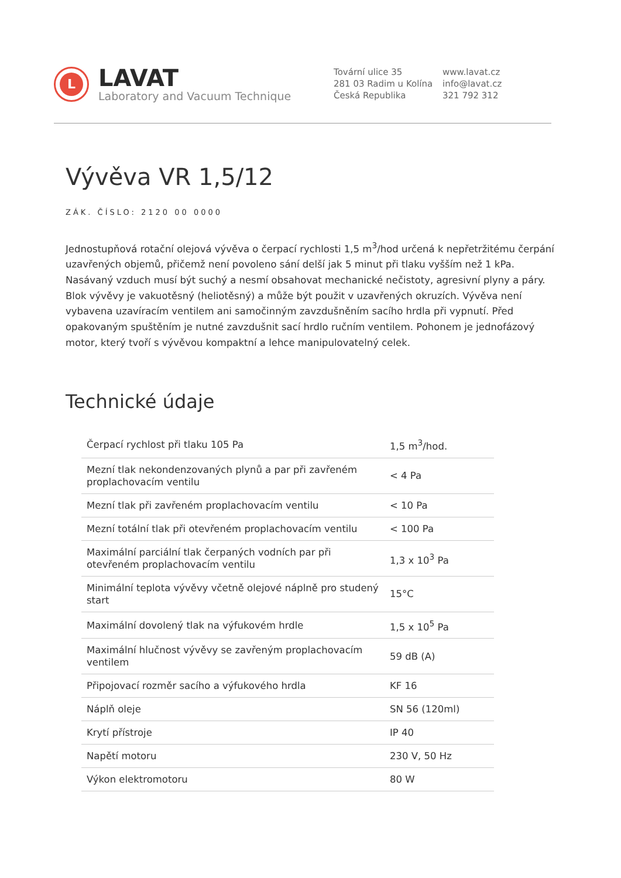L
LAVAT
Laboratory and Vacuum Technique
Tovární ulice 35
281 03 Radim u Kolína
Česká Republika
www.lavat.cz
info@lavat.cz
321 792 312
Vývěva VR 1,5/12
ZÁK. ČÍSLO: 2120 00 0000
Jednostupňová rotační olejová vývěva o čerpací rychlosti 1,5 m<sup>3</sup>/hod určená k nepřetržitému čerpání uzavřených objemů, přičemž není povoleno sání delší jak 5 minut při tlaku vyšším než 1 kPa. Nasávaný vzduch musí být suchý a nesmí obsahovat mechanické nečistoty, agresivní plyny a páry. Blok vývěvy je vakuotěsný (heliotěsný) a může být použit v uzavřených okruzích. Vývěva není vybavena uzavíracím ventilem ani samočinným zavzdušněním sacího hrdla při vypnutí. Před opakovaným spuštěním je nutné zavzdušnit sací hrdlo ručním ventilem. Pohonem je jednofázový motor, který tvoří s vývěvou kompaktní a lehce manipulovatelný celek.
Technické údaje
| Čerpací rychlost při tlaku 105 Pa | 1,5 m<sup>3</sup>/hod. |
| Mezní tlak nekondenzovaných plynů a par při zavřeném proplachovacím ventilu | < 4 Pa |
| Mezní tlak při zavřeném proplachovacím ventilu | < 10 Pa |
| Mezní totální tlak při otevřeném proplachovacím ventilu | < 100 Pa |
| Maximální parciální tlak čerpaných vodních par při otevřeném proplachovacím ventilu | 1,3 x 10<sup>3</sup> Pa |
| Minimální teplota vývěvy včetně olejové náplně pro studený start | 15°C |
| Maximální dovolený tlak na výfukovém hrdle | 1,5 x 10<sup>5</sup> Pa |
| Maximální hlučnost vývěvy se zavřeným proplachovacím ventilem | 59 dB (A) |
| Připojovací rozměr sacího a výfukového hrdla | KF 16 |
| Náplň oleje | SN 56 (120ml) |
| Krytí přístroje | IP 40 |
| Napětí motoru | 230 V, 50 Hz |
| Výkon elektromotoru | 80 W |